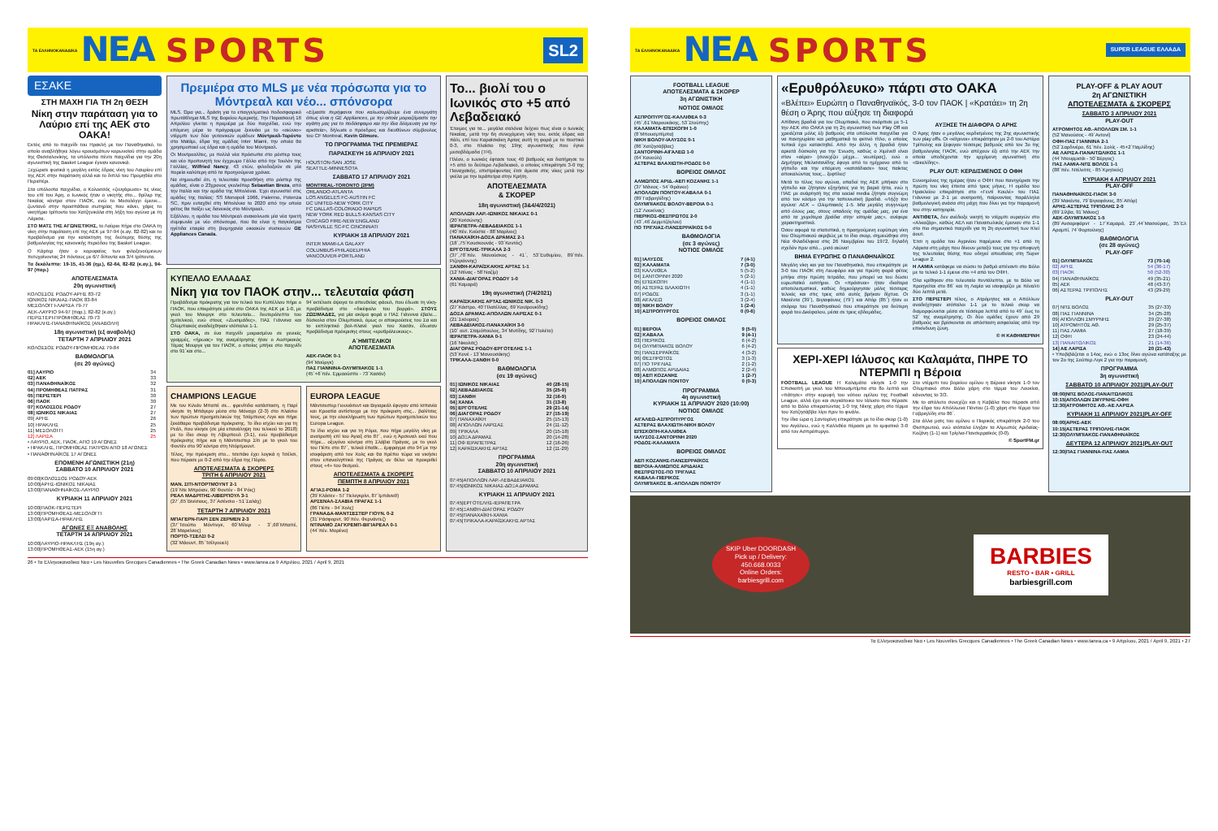ΤΑ ΕΛΛΗΝΟΚΑΝΑΔΙΚΑ NEA SPORTS SL2
ΕΣΑΚΕ
ΣΤΗ ΜΑΧΗ ΓΙΑ ΤΗ 2η ΘΕΣΗ
Νίκη στην παράταση για το Λαύριο επί της ΑΕΚ στο ΟΑΚΑ!
Εκτός από το παιχνίδι του Ηρακλή με τον Παναθηναϊκό, το οποίο αναβλήθηκε λόγω κρουσμάτων κορωνοϊού στην ομάδα της Θεσσαλονίκης, τα υπόλοιπα πέντε παιχνίδια για την 20η αγωνιστική της Basket League έγιναν κανονικά.
Ξεχώρισε φυσικά η μεγάλη εκτός έδρας νίκη του Λαυρίου επί της ΑΕΚ στην παράταση αλλά και το διπλό του Προμηθέα στο Περιστέρι.
Στα υπόλοιπα παιχνίδια, ο Κολοσσός «ζευγάρωσε» τις νίκες του επί του Άρη, ο Ιωνικός ήταν ο νικητής στο... θρίλερ της Νικαίας κόντρα στον ΠΑΟΚ, ενώ το Μεσολόγγι έμεινε... ζωντανό στην προσπάθεια σωτηρίας που κάνει, χάρις το νικητήριο τρίποντο του Χατζηνικόλα στη λήξη του αγώνα με τη Λάρισα.
ΣΤΟ ΜΑΤΣ ΤΗΣ ΑΓΩΝΙΣΤΙΚΗΣ, το Λαύριο πήρε στο ΟΑΚΑ τη νίκη στην παράταση επί της ΑΕΚ με 97-94 (κ.αγ. 82-82) και το προβάδισμα για την κατάκτηση της δεύτερης θέσης της βαθμολογίας της κανονικής περιόδου της Basket League.
Ο Κάρτερ ήταν ο κορυφαίος των φιλοξενούμενων πετυχαίνοντας 24 πόντους με 6/7 δίποντα και 3/4 τρίποντα.
Τα δεκάλεπτα: 19-15, 41-36 (ημ.), 62-64, 82-82 (κ.αγ.), 94-97 (παρ.)
ΑΠΟΤΕΛΕΣΜΑΤΑ
20η αγωνιστική
ΚΟΛΟΣΣΟΣ ΡΟΔΟΥ-ΑΡΗΣ 83-72
ΙΩΝΙΚΟΣ ΝΙΚΑΙΑΣ-ΠΑΟΚ 83-84
ΜΕΣΟΛΟΓΓΙ-ΛΑΡΙΣΑ 79-77
ΑΕΚ-ΛΑΥΡΙΟ 94-97 (παρ.), 82-82 (κ.αγ.)
ΠΕΡΙΣΤΕΡΙ-ΠΡΟΜΗΘΕΑΣ 70-73
ΗΡΑΚΛΗΣ-ΠΑΝΑΘΗΝΑΪΚΟΣ (ΑΝΑΒΟΛΗ)
18η αγωνιστική (εξ αναβολής)
ΤΕΤΑΡΤΗ 7 ΑΠΡΙΛΙΟΥ 2021
ΚΟΛΟΣΣΟΣ ΡΟΔΟΥ-ΠΡΟΜΗΘΕΑΣ 79-84
ΒΑΘΜΟΛΟΓΙΑ
(σε 20 αγώνες)
| 01] ΛΑΥΡΙΟ | 34 |
| 02] ΑΕΚ | 33 |
| 03] ΠΑΝΑΘΗΝΑΪΚΟΣ | 32 |
| 04] ΠΡΟΜΗΘΕΑΣ ΠΑΤΡΑΣ | 31 |
| 05] ΠΕΡΙΣΤΕΡΙ | 30 |
| 06] ΠΑΟΚ | 30 |
| 07] ΚΟΛΟΣΣΟΣ ΡΟΔΟΥ | 27 |
| 08] ΙΩΝΙΚΟΣ ΝΙΚΑΙΑΣ | 27 |
| 09] ΑΡΗΣ | 26 |
| 10] ΗΡΑΚΛΗΣ | 25 |
| 11] ΜΕΣΟΛΟΓΓΙ | 25 |
| 12] ΛΑΡΙΣΑ | 25 |
• ΛΑΥΡΙΟ, ΑΕΚ, ΠΑΟΚ, ΑΠΟ 19 ΑΓΩΝΕΣ
• ΗΡΑΚΛΗΣ, ΠΡΟΜΗΘΕΑΣ ΠΑΤΡΩΝ ΑΠΟ 18 ΑΓΩΝΕΣ
• ΠΑΝΑΘΗΝΑΪΚΟΣ 17 ΑΓΩΝΕΣ
ΕΠΟΜΕΝΗ ΑΓΩΝΙΣΤΙΚΗ (21η)
ΣΑΒΒΑΤΟ 10 ΑΠΡΙΛΙΟΥ 2021
09:00|ΚΟΛΟΣΣΟΣ ΡΟΔΟΥ-ΑΕΚ
10:00|ΑΡΗΣ-ΙΩΝΙΚΟΣ ΝΙΚΑΙΑΣ
13:00|ΠΑΝΑΘΗΝΑΪΚΟΣ-ΛΑΥΡΙΟ
ΚΥΡΙΑΚΗ 11 ΑΠΡΙΛΙΟΥ 2021
10:00|ΠΑΟΚ-ΠΕΡΙΣΤΕΡΙ
13:00|ΠΡΟΜΗΘΕΑΣ-ΜΕΣΟΛΟΓΓΙ
13:00|ΛΑΡΙΣΑ-ΗΡΑΚΛΗΣ
ΑΓΩΝΕΣ ΕΞ ΑΝΑΒΟΛΗΣ
ΤΕΤΑΡΤΗ 14 ΑΠΡΙΛΙΟΥ 2021
10:00|ΛΑΥΡΙΟ-ΗΡΑΚΛΗΣ (19η αγ.)
13:00|ΠΡΟΜΗΘΕΑΣ-ΑΕΚ (15η αγ.)
Πρεμιέρα στο MLS με νέα πρόσωπα για το Μόντρεαλ και νέο... σπόνσορα
MLS. Ώρα για... δράση για το επαγγελματικό ποδοσφαιρικό πρωτάθλημα MLS της Βορείου Αμερικής. Την Παρασκευή 16 Απριλίου γίνεται η πρεμιέρα με δύο παιχνίδια, ενώ την επόμενη μέρα το πρόγραμμα ξεκινάει με το «αιώνιο» ντέρμπι των δύο γειτονικών ομάδων Μόντρεαλ-Τορόντο στο Μαϊάμι, έδρα της ομάδας Inter Miami, την οποία θα χρησιμοποιεί ως έδρα και η ομάδα του Μόντρεαλ.
Οι Μοντρεαλίτες, με πολλά νέα πρόσωπα στο ρόστερ τους και νέο προπονητή τον έγχρωμο Γάλλο από την Τουλόν της Γαλλίας, Wilfried Nancy, 43 ετών, φιλοδοξούν σε μία πορεία καλύτερη από τα προηγούμενα χρόνια.
Να σημειωθεί ότι, η τελευταία προσθήκη στο ρόστερ της ομάδας, είναι ο 23χρονος γκολκίπερ Sebastian Breza, από την Ιταλία και την ομάδα της Μπολόνια. Έχει αγωνιστεί στις ομάδες της Ιταλίας: SS Monopoli 1966, Palermo, Potenza SC, πριν ενταχθεί στη Μπολόνια το 2020 από την οποία φέτος θα παίξει ως δανεικός στο Μόντρεαλ.
Εξάλλου, η ομάδα του Μόντρεαλ ανακοίνωσε μία νέα τριετή συμφωνία με νέο σπόνσορα, που θα είναι η παγκόσμια ηγέτιδα εταιρία στη βιομηχανία οικιακών συσκευών GE Appliances Canada.
«Είμαστε περήφανοι που καλωσορίζουμε ένα συνεργάτη όπως είναι η GE Appliances, με την οποία μοιραζόμαστε την αγάπη μας για το ποδόσφαιρο και την ίδια δέσμευση για την αριστεία», δήλωσε ο πρόεδρος και διευθύνων σύμβουλος του CF Montreal, Kevin Gilmore.
ΤΟ ΠΡΟΓΡΑΜΜΑ ΤΗΣ ΠΡΕΜΙΕΡΑΣ
ΠΑΡΑΣΚΕΥΗ 16 ΑΠΡΙΛΙΟΥ 2021
HOUSTON-SAN JOSE
SEATTLE-MINNESOTA
ΣΑΒΒΑΤΟ 17 ΑΠΡΙΛΙΟΥ 2021
MONTREAL-TORONTO (2PM)
ORLANDO-ATLANTA
LOS ANGELES FC-AUSTIN FC
DC UNITED-NEW YORK CITY
FC DALLAS-COLORADO RAPIDS
NEW YORK RED BULLS-KANSAS CITY
CHICAGO FIRE-NEW ENGLAND
NASHVILLE SC-FC CINCINNATI
ΚΥΡΙΑΚΗ 18 ΑΠΡΙΛΙΟΥ 2021
INTER MIAMI-LA GALAXY
COLUMBUS-PHILADELPHIA
VANCOUVER-PORTLAND
ΚΥΠΕΛΛΟ ΕΛΛΑΔΑΣ
Νίκη για τον ΠΑΟΚ στην... τελευταία φάση
Προβάδισμα πρόκρισης για τον τελικό του Κυπέλλου πήρε ο ΠΑΟΚ, που επικράτησε μέσα στο ΟΑΚΑ της ΑΕΚ με 1-0, με γκολ του Μουργκ στο τελευταίο... δευτερόλεπτο του ημιτελικού, ενώ στους «Ζωσιμάδες», ΠΑΣ Γιάννινα και Ολυμπιακός αναδείχθηκαν ισόπαλοι 1-1.
ΣΤΟ ΟΑΚΑ, σε ένα παιχνίδι μοιρασμένο σε γενικές γραμμές, «ήρωας» της αναμέτρησης ήταν ο Αυστριακός Τόμας Μουργκ για τον ΠΑΟΚ, ο οποίος μπήκε στο παιχνίδι στο 91΄και στο...
94΄εκτέλεσε άψογα το απευθείας φάουλ, που έδωσε τη νίκη-προβάδισμα στο «δικέφαλο του βορρά». ΣΤΟΥΣ ΖΩΣΙΜΑΔΕΣ, για μία ακόμα φορά ο ΠΑΣ Γιάννινα έβαλε... δύσκολα στον Ολυμπιακό, όμως οι αποκρούσεις του Σα και το εκπληκτικό βολ-πλανέ γκολ του Χασάν, έδωσαν προβάδισμα πρόκρισης στους «ερυθρόλευκους».
Α΄ΗΜΙΤΕΛΙΚΟΙ
ΑΠΟΤΕΛΕΣΜΑΤΑ
ΑΕΚ-ΠΑΟΚ 0-1
(94΄Μούργκ)
ΠΑΣ ΓΙΑΝΝΙΝΑ-ΟΛΥΜΠΙΑΚΟΣ 1-1
(45΄+6΄πέν. Ερμαούσπε - 73΄Χασάν)
CHAMPIONS LEAGUE
Με τον Κιλιάν Μπαπέ σε... φρενίτιδα κατάσταση, η Παρί νίκησε τη Μπάγερν μέσα στο Μόναχο (2-3) στο πλαίσιο των πρώτων προημιτελικών της Τσάμπιονς Λιγκ και πήρε ξεκάθαρο προβάδισμα πρόκρισης. Το ίδιο ισχύει και για τη Ρεάλ, που νίκησε (σε μία επανάληψη του τελικού το 2018) με το ίδιο σκορ τη Λίβερπουλ (3-1), ενώ προβάδισμα πρόκρισης πήρε και η Μάντσεστερ Σίτι με το γκολ του Φοντέν στο 90΄κόντρα στη Ντόρτμουντ.
Τέλος, την πρόκριση στο... τσεπάκι έχει λογικά η Τσέλσι, που πέρασε με 0-2 από την έδρα της Πόρτο.
ΑΠΟΤΕΛΕΣΜΑΤΑ & ΣΚΟΡΕΡΣ
ΤΡΙΤΗ 6 ΑΠΡΙΛΙΟΥ 2021
ΜΑΝ. ΣΙΤΙ-ΝΤΟΡΤΜΟΥΝΤ 2-1
(19΄Ντε Μπρόιαν, 90΄Φοντέν - 84΄Ρόις)
ΡΕΑΛ ΜΑΔΡΙΤΗΣ-ΛΙΒΕΡΠΟΥΛ 3-1
(27΄,65΄Βινίσιους, 37΄Ασένσιο - 51΄Σαλάχ)
ΤΕΤΑΡΤΗ 7 ΑΠΡΙΛΙΟΥ 2021
ΜΠΑΓΕΡΝ-ΠΑΡΙ ΣΕΝ ΖΕΡΜΕΝ 2-3
(37΄Τσούπο Μόντινγκ, 60΄Μίλερ - 3΄,68΄Μπαπέ, 28΄Μαρκίνιος)
ΠΟΡΤΟ-ΤΣΕΛΣΙ 0-2
(32΄Μάουντ, 85΄Τσίλγουελ)
EUROPA LEAGUE
Μάντσεστερ Γιουνάιτεντ και Βιγιαρεάλ έφυγαν από Ισπανία και Κροατία αντίστοιχα με την πρόκριση στις... βαλίτσες τους, με την ολοκλήρωση των πρώτων προημιτελικών του Europa League.
Το ίδιο ισχύει και για τη Ρόμα, που πήρε μεγάλη νίκη με ανατροπή επί του Άγιαξ στο 87΄, ενώ η Άρσεναλ εκεί που πήρε... οξυγόνο κόντρα στη Σλάβια Πράγας, με το γκολ του Πέπε στο 87΄, τελικά έπαθε... έμφραγμα στο 94΄με την ισοφάριση από τον Χολς και θα πρέπει τώρα να νικήσει στον επαναληπτικό της Πράγας αν θέλει να προκριθεί στους «4» του θεσμού.
ΑΠΟΤΕΛΕΣΜΑΤΑ & ΣΚΟΡΕΡΣ
ΠΕΜΠΤΗ 8 ΑΠΡΙΛΙΟΥ 2021
ΑΓΙΑΞ-ΡΟΜΑ 1-2
(39΄Κλάσεν - 57΄Πελεγκρίνι, 87΄Ιμπάνιεθ)
ΑΡΣΕΝΑΛ-ΣΛΑΒΙΑ ΠΡΑΓΑΣ 1-1
(86΄Πέπε - 94΄Χολς)
ΓΡΑΝΑΔΑ-ΜΑΝΤΣΕΣΤΕΡ ΓΙΟΥΝ. 0-2
(31΄Ράσφορντ, 90΄πέν. Φερνάντεζ)
ΝΤΙΝΑΜΟ ΖΑΓΚΡΕΜΠ-ΒΙΓΙΑΡΕΑΛ 0-1
(44΄πέν. Μορένο)
Το... βιολί του ο Ιωνικός στο +5 από Λεβαδειακό
Έτοιμος για τα... μεγάλα σαλόνια δείχνει πως είναι ο Ιωνικός Νικαίας, μετά την 6η συνεχόμενη νίκη του, εκτός έδρας και πάλι, επί του Καραϊσκάκη Άρτας αυτή τη φορά με το πειστικό 0-3, στο πλαίσιο της 19ης αγωνιστικής που έγινε μεσοβδόμαδα (7/4).
Πλέον, ο Ιωνικός έφτασε τους 40 βαθμούς και διατήρησε το +5 από το δεύτερο Λεβαδειακό, ο οποίος επικράτησε 3-0 της Παναχαϊκής, επιστρέφοντας έτσι άμεσα στις νίκες μετά την γκέλα με την Ιεράπετρα στην Κρήτη.
ΑΠΟΤΕΛΕΣΜΑΤΑ
& ΣΚΟΡΕΡ
18η αγωνιστική (3&4/4/2021)
ΑΠΟΛΛΩΝ ΛΑΡ.-ΙΩΝΙΚΟΣ ΝΙΚΑΙΑΣ 0-1
(20΄Κοτσώνης)
ΙΕΡΑΠΕΤΡΑ-ΛΕΒΑΔΕΙΑΚΟΣ 1-1
(40΄πέν. Κούστα - 88΄Μαρίνος)
ΠΑΝΑΧΑΪΚΗ-ΔΟΞΑ ΔΡΑΜΑΣ 2-1
(18΄,75΄Κουσκουνάς - 93΄Κοντός)
ΕΡΓΟΤΕΛΗΣ-ΤΡΙΚΑΛΑ 2-3
(37΄,78΄πέν. Μανούσκος - 41΄, 53΄Ευθυμίου, 89΄πέν. Ριζογιάννης)
ΞΑΝΘΗ-ΚΑΡΑΪΣΚΑΚΗΣ ΑΡΤΑΣ 1-1
(12΄Ντίνας - 58΄Ναζίμ)
ΧΑΝΙΑ-ΔΙΑΓΟΡΑΣ ΡΟΔΟΥ 1-0
(61΄Καμαρά)
19η αγωνιστική (7/4/2021)
ΚΑΡΑΪΣΚΑΚΗΣ ΑΡΤΑΣ-ΙΩΝΙΚΟΣ ΝΙΚ. 0-3
(27΄Κάστρο, 40΄Πλατέλλας, 69΄Κουϊρουκίδης)
ΔΟΞΑ ΔΡΑΜΑΣ-ΑΠΟΛΛΩΝ ΛΑΡΙΣΑΣ 0-1
(21΄Σκόυρας)
ΛΕΒΑΔΕΙΑΚΟΣ-ΠΑΝΑΧΑΪΚΗ 3-0
(10΄ αυτ. Σταμόπουλος, 34΄Μυτίδης, 92΄Πολέτο)
ΙΕΡΑΠΕΤΡΑ-ΧΑΝΙΑ 0-1
(16΄Νικολιτς)
ΔΙΑΓΟΡΑΣ ΡΟΔΟΥ-ΕΡΓΟΤΕΛΗΣ 1-1
(53΄Κοvέ - 13΄Μανουσάκης)
ΤΡΙΚΑΛΑ-ΞΑΝΘΗ 0-0
ΒΑΘΜΟΛΟΓΙΑ
(σε 19 αγώνες)
| 01] ΙΩΝΙΚΟΣ ΝΙΚΑΙΑΣ | 40 (28-15) |
| 02] ΛΕΒΑΔΕΙΑΚΟΣ | 35 (25-9) |
| 03] ΞΑΝΘΗ | 32 (16-9) |
| 04] ΧΑΝΙΑ | 31 (13-8) |
| 05] ΕΡΓΟΤΕΛΗΣ | 29 (21-14) |
| 06] ΔΙΑΓΟΡΑΣ ΡΟΔΟΥ | 27 (15-19) |
| 07] ΠΑΝΑΧΑΪΚΗ | 25 (15-13) |
| 08] ΑΠΟΛΛΩΝ ΛΑΡΙΣΑΣ | 24 (11-12) |
| 09] ΤΡΙΚΑΛΑ | 20 (15-18) |
| 10] ΔΟΞΑ ΔΡΑΜΑΣ | 20 (14-28) |
| 11] ΟΦ ΙΕΡΑΠΕΤΡΑΣ | 12 (16-26) |
| 12] ΚΑΡΑΪΣΚΑΚΗΣ ΑΡΤΑΣ | 12 (11-29) |
ΠΡΟΓΡΑΜΜΑ
20η αγωνιστική
ΣΑΒΒΑΤΟ 10 ΑΠΡΙΛΙΟΥ 2021
07:45|ΑΠΟΛΛΩΝ ΛΑΡ.-ΛΕΒΑΔΕΙΑΚΟΣ
07:45|ΙΩΝΙΚΟΣ ΝΙΚΑΙΑΣ-ΔΟΞΑ ΔΡΑΜΑΣ
ΚΥΡΙΑΚΗ 11 ΑΠΡΙΛΙΟΥ 2021
07:45|ΕΡΓΟΤΕΛΗΣ-ΙΕΡΑΠΕΤΡΑ
07:45|ΞΑΝΘΗ-ΔΙΑΓΟΡΑΣ ΡΟΔΟΥ
07:45|ΠΑΝΑΧΑΪΚΗ-ΧΑΝΙΑ
07:45|ΤΡΙΚΑΛΑ-ΚΑΡΑΪΣΚΑΚΗΣ ΑΡΤΑΣ
26 • Τα Ελληνοκαναδικα Νεα • Les Nouvelles Grecques Canadiennes • The Greek Canadian News • www.tanea.ca 9 Απριλίου, 2021 / April 9, 2021
ΤΑ ΕΛΛΗΝΟΚΑΝΑΔΙΚΑ NEA SPORTS SUPER LEAGUE ΕΛΛΑΔΑ
FOOTBALL LEAGUE
ΑΠΟΤΕΛΕΣΜΑΤΑ & ΣΚΟΡΕΡ
3η ΑΓΩΝΙΣΤΙΚΗ
ΝΟΤΙΟΣ ΟΜΙΛΟΣ
ΑΣΠΡΟΠΥΡΓΟΣ-ΚΑΛΛΙΘΕΑ 0-3
(45΄,61΄Μαρουκάκης, 53΄Στούπης)
ΚΑΛΑΜΑΤΑ-ΕΠΙΣΚΟΠΗ 1-0
(8΄Μπουσμπίμπα)
ΝΙΚΗ ΒΟΛΟΥ-ΙΑΛΥΣΟΣ 0-1
(86΄Χατζησάββας)
ΣΑΝΤΟΡΙΝΗ-ΑΙΓΑΛΕΩ 1-0
(64΄Κανούλι)
ΑΣΤΕΡΑΣ ΒΛΑΧΙΩΤΗ-ΡΟΔΟΣ 0-0
ΒΟΡΕΙΟΣ ΟΜΙΛΟΣ
ΑΛΜΩΠΟΣ ΑΡΙΔ.-ΑΕΠ ΚΟΖΑΝΗΣ 1-1
(37΄Μάνιος - 54΄Φράνκο)
ΑΠΟΛΛΩΝ ΠΟΝΤΟΥ-ΚΑΒΑΛΑ 0-1
(89΄Γαβριηλίδης)
ΟΛΥΜΠΙΑΚΟΣ ΒΟΛΟΥ-ΒΕΡΟΙΑ 0-1
(12΄Λουκίνας)
ΠΙΕΡΙΚΟΣ-ΘΕΣΠΡΩΤΟΣ 2-0
(43΄,46΄Δερμιτζόγλου)
ΠΟ ΤΡΙΓΛΙΑΣ-ΠΑΝΣΕΡΡΑΪΚΟΣ 0-0
ΒΑΘΜΟΛΟΓΙΑ
(σε 3 αγώνες)
ΝΟΤΙΟΣ ΟΜΙΛΟΣ
| 01] ΙΑΛΥΣΟΣ | 7 (4-1) |
| 02] ΚΑΛΑΜΑΤΑ | 7 (3-0) |
| 03] ΚΑΛΛΙΘΕΑ | 5 (5-2) |
| 04] ΣΑΝΤΟΡΙΝΗ 2020 | 5 (2-1) |
| 05] ΕΠΙΣΚΟΠΗ | 4 (1-1) |
| 06] ΑΣΤΕΡΑΣ ΒΛΑΧΙΩΤΗ | 4 (1-1) |
| 07] ΡΟΔΟΣ | 3 (1-1) |
| 08] ΑΙΓΑΛΕΩ | 3 (2-4) |
| 09] ΝΙΚΗ ΒΟΛΟΥ | 1 (2-4) |
| 10] ΑΣΠΡΟΠΥΡΓΟΣ | 0 (0-6) |
ΒΟΡΕΙΟΣ ΟΜΙΛΟΣ
| 01] ΒΕΡΟΙΑ | 9 (5-0) |
| 02] ΚΑΒΑΛΑ | 9 (4-1) |
| 03] ΠΙΕΡΙΚΟΣ | 6 (4-2) |
| 04] ΟΛΥΜΠΙΑΚΟΣ ΒΟΛΟΥ | 6 (4-2) |
| 05] ΠΑΝΣΕΡΡΑΪΚΟΣ | 4 (3-2) |
| 06] ΘΕΣΠΡΩΤΟΣ | 3 (1-3) |
| 07] ΠΟ ΤΡΙΓΛΙΑΣ | 2 (1-2) |
| 08] ΑΛΜΩΠΟΣ ΑΡΙΔΑΙΑΣ | 2 (2-4) |
| 09] ΑΕΠ ΚΟΖΑΝΗΣ | 1 (2-7) |
| 10] ΑΠΟΛΛΩΝ ΠΟΝΤΟΥ | 0 (0-3) |
ΠΡΟΓΡΑΜΜΑ
4η αγωνιστική
ΚΥΡΙΑΚΗ 11 ΑΠΡΙΛΙΟΥ 2020 (10:00)
ΝΟΤΙΟΣ ΟΜΙΛΟΣ
ΑΙΓΑΛΕΩ-ΑΣΠΡΟΠΥΡΓΟΣ
ΑΣΤΕΡΑΣ ΒΛΑΧΙΩΤΗ-ΝΙΚΗ ΒΟΛΟΥ
ΕΠΙΣΚΟΠΗ-ΚΑΛΛΙΘΕΑ
ΙΑΛΥΣΟΣ-ΣΑΝΤΟΡΙΝΗ 2020
ΡΟΔΟΣ-ΚΑΛΑΜΑΤΑ
ΒΟΡΕΙΟΣ ΟΜΙΛΟΣ
ΑΕΠ ΚΟΖΑΝΗΣ-ΠΑΝΣΕΡΡΑΪΚΟΣ
ΒΕΡΟΙΑ-ΑΛΜΩΠΟΣ ΑΡΙΔΑΙΑΣ
ΘΕΣΠΡΩΤΟΣ-ΠΟ ΤΡΙΓΛΙΑΣ
ΚΑΒΑΛΑ-ΠΙΕΡΙΚΟΣ
ΟΛΥΜΠΙΑΚΟΣ Β.-ΑΠΟΛΛΩΝ ΠΟΝΤΟΥ
«Ερυθρόλευκο» πάρτι στο ΟΑΚΑ
«Βλέπει» Ευρώπη ο Παναθηναϊκός, 3-0 τον ΠΑΟΚ | «Κρατάει» τη 2η θέση ο Άρης που αύξησε τη διαφορά
Απίθανη βραδιά για τον Ολυμπιακό, που σκόρπισε με 5-1 την ΑΕΚ στο ΟΑΚΑ για τη 2η αγωνιστική των Play Off και χρειάζεται μόλις έξι βαθμούς στα υπόλοιπα παιχνίδια για να πανηγυρίσει και μαθηματικά το φετινό τίτλο, ο οποίος τυπικά έχει κατακτηθεί. Από την άλλη, η βραδιά ήταν αρκετά δύσκολη για την Ένωση, καθώς ο Χιμένεθ είναι στον «αέρα» (συνεχίζει μέχρι... νεωτέρας), ενώ ο Δημήτρης Μελισσανίδης έφυγε από το ημίχρονο από το γήπεδο και την επόμενη «κατσάδιασε» τους παίκτες αποκαλώντας τους... ξεφτίλες!
Μετά το τέλος του αγώνα, οπαδοί της ΑΕΚ μπήκαν στο γήπεδο και ζήτησαν εξηγήσεις για τη βαριά ήττα, ενώ η ΠΑΕ με ανάρτησή της στα social media ζήτησε συγνώμη από τον κόσμο για την ταπεινωτική βραδιά. «Λήξη του αγώνα: ΑΕΚ – Ολυμπιακός 1-5. Μία μεγάλη συγγνώμη από όλους μας, στους οπαδούς της ομάδας μας, για ένα από τα χειρότερα βράδια στην ιστορία μας», ανέφερε χαρακτηριστικά.
Όσον αφορά τα στατιστικά, η προηγούμενη ευρύτερη νίκη του Ολυμπιακού ακριβώς με το ίδιο σκορ, σημειώθηκε στη Νέα Φιλαδέλφεια στις 26 Νοεμβρίου του 1972, δηλαδή σχεδόν πριν από... μισό αιώνα!
ΒΗΜΑ ΕΥΡΩΠΗΣ Ο ΠΑΝΑΘΗΝΑΪΚΟΣ
Μεγάλη νίκη και για τον Παναθηναϊκό, που επικράτησε με 3-0 του ΠΑΟΚ στη Λεωφόρο και για πρώτη φορά φέτος μπήκε στην πρώτη τετράδα, που μπορεί να του δώσει ευρωπαϊκό εισιτήριο. Οι «πράσινοι» ήταν ιδιαίτερα αποτελεσματικοί, καθώς δημιούργησαν μόλις τέσσερις τελικές και στις τρεις από αυτές βρήκαν δίχτυα. Οι Μακέντα (39΄), Βιγιαφάνιες (79΄) και Αϊτόρ (85΄) ήταν οι σκόρερ του Παναθηναϊκού που επικράτησε για δεύτερη φορά του Δικέφαλου, μέσα σε τρεις εβδομάδες.
ΑΥΞΗΣΕ ΤΗ ΔΙΑΦΟΡΑ Ο ΑΡΗΣ
Ο Άρης ήταν ο μεγάλος κερδισμένος της 2ης αγωνιστικής των play offs. Οι «κίτρινοι» επικράτησαν με 2-0 του Αστέρα Τρίπολης και ξέφυγαν τέσσερις βαθμούς από τον 3ο της βαθμολογίας ΠΑΟΚ, ενώ απέχουν έξι από την ΑΕΚ την οποία υποδέχονται την ερχόμενη αγωνιστική στο «Βικελίδης».
PLAY OUT: ΚΕΡΔΙΣΜΕΝΟΣ Ο ΟΦΗ
Ευνοημένος της ημέρας ήταν ο ΟΦΗ που πανηγύρισε την πρώτη του νίκη έπειτα από τρεις μήνες. Η ομάδα του Ηρακλείου επικράτησε στο «Γεντί Κουλέ» του ΠΑΣ Γιάννινα με 2-1 με ανατροπή, παίρνοντας παράλληλα βαθμολογική ανάσα στη μάχη που δίνει για την παραμονή του στην κατηγορία.
ΑΝΤΙΘΕΤΑ, δεν ανέδειξε νικητή το ντέρμπι ουραγών στο «Αλκαζάρ», καθώς ΑΕΛ και Παναιτωλικός έμειναν στο 1-1 στο πιο σημαντικό παιχνίδι για τη 2η αγωνιστική των πλεί άουτ.
Έτσι η ομάδα του Αγρινίου παρέμεινε στο +1 από τη Λάρισα στη μάχη που δίνουν μεταξύ τους για την αποφυγή της τελευταίας θέσης που οδηγεί απευθείας στη Super League 2.
Η ΛΑΜΙΑ κατάφερε να σώσει το βαθμό απέναντι στο Βόλο με το τελικό 1-1 έμεινε στο +4 από τον ΟΦΗ.
Όλα κρίθηκαν στο τελευταίο πεντάλεπτο, με το Βόλο να προηγείται στο 86΄ και τη Λαμία να ισοφαρίζει με πέναλτι δύο λεπτά μετά.
ΣΤΟ ΠΕΡΙΣΤΕΡΙ τέλος, ο Ατρόμητος και ο Απόλλων αναδείχτηκαν ισόπαλοι 1-1 με το τελικό σκορ να διαμορφώνεται μέσα σε τέσσερα λεπτά από το 49΄ έως το 52΄ της αναμέτρησης. Οι δύο ομάδες έχουν από 29 βαθμούς και βρίσκονται σε απόσταση ασφαλείας από την επικίνδυνη ζώνη.
© Η ΚΑΘΗΜΕΡΙΝΗ
ΧΕΡΙ-ΧΕΡΙ Ιάλυσος και Καλαμάτα, ΠΗΡΕ ΤΟ ΝΤΕΡΜΠΙ η Βέροια
FOOTBALL LEAGUE Η Καλαμάτα νίκησε 1-0 την Επισκοπή με γκολ του Μπουσμπίμπα στο 8ο λεπτό και «πάτησε» στην κορυφή του νότιου ομίλου της Football League, αλλά έχει και συγκάτοικο τον Ιάλυσο που πέρασε από το Βόλο επικρατώντας 1-0 της Νίκης χάρη στο τέρμα του Χατζησάββα λίγο πριν το φινάλε.
Την ίδια ώρα η Σαντορίνη επικράτησε με το ίδιο σκορ (1-0) του Αιγάλεω, ενώ η Καλλιθέα πέρασε με το εμφατικό 3-0 από τον Ασπρόπυργο.
Στο ντέρμπι του βορείου ομίλου η Βέροια νίκησε 1-0 τον Ολυμπιακό στον Βόλο χάρη στο τέρμα του Λουκίνα, κάνοντας το 3/3.
Με το απόλυτο συνεχίζει και η Καβάλα που πέρασε από την έδρα του Απόλλωνα Πόντου (1-0) χάρη στο τέρμα του Γαβριηλίδη στο 86΄.
Στα άλλα ματς του ομίλου ο Πιερικός επικράτησε 2-0 του Θεσπρωτού, ενώ ισόπαλα έληξαν τα Αλμωπός Αριδαίας-Κοζάνη (1-1) και Τρίγλια-Πανσερραϊκός (0-0).
© SportFM.gr
PLAY-OFF & PLAY AOUT
2η ΑΓΩΝΙΣΤΙΚΗ
ΑΠΟΤΕΛΕΣΜΑΤΑ & ΣΚΟΡΕΡΣ
ΣΑΒΒΑΤΟ 3 ΑΠΡΙΛΙΟΥ 2021
PLAY-OUT
ΑΤΡΟΜΗΤΟΣ ΑΘ.-ΑΠΟΛΛΩΝ ΣΜ. 1-1
(52΄Μανούσος - 49΄Αντονί)
ΟΦΗ-ΠΑΣ ΓΙΑΝΝΙΝΑ 2-1
(52΄Σαρδινέρο, 61΄πέν. Σολίς - 45+2΄Παμλίδης)
ΑΕ ΛΑΡΙΣΑ-ΠΑΝΑΙΤΩΛΙΚΟΣ 1-1
(44΄Ντουρμισάι - 50΄Βέργος)
ΠΑΣ ΛΑΜΙΑ-ΝΠΣ ΒΟΛΟΣ 1-1
(88΄πέν. Ντέλετιτς - 85΄Κρητικός)
ΚΥΡΙΑΚΗ 4 ΑΠΡΙΛΙΟΥ 2021
PLAY-OFF
ΠΑΝΑΘΗΝΑΪΚΟΣ-ΠΑΟΚ 3-0
(39΄Μακέντα, 79΄Βιγιαφάνιες, 85΄Αϊτόρ)
ΑΡΗΣ-ΑΣΤΕΡΑΣ ΤΡΙΠΟΛΗΣ 2-0
(69΄Σίλβα, 91΄Μάνος)
ΑΕΚ-ΟΛΥΜΠΙΑΚΟΣ 1-5
(89΄Ανσαριφάρντ - 17΄Καμαρά, 23΄,44΄Μασούρας, 35΄Ελ Αραμπί, 74΄Φορτούνης)
ΒΑΘΜΟΛΟΓΙΑ
(σε 28 αγώνες)
PLAY-OFF
| 01] ΟΛΥΜΠΙΑΚΟΣ | 73 (70-14) |
| 02] ΑΡΗΣ | 54 (36-17) |
| 03] ΠΑΟΚ | 50 (52-30) |
| 04] ΠΑΝΑΘΗΝΑΪΚΟΣ | 49 (35-21) |
| 05] ΑΕΚ | 48 (43-37) |
| 06] ΑΣΤΕΡΑΣ ΤΡΙΠΟΛΗΣ | 43 (29-29) |
PLAY-OUT
| 07] ΝΠΣ ΒΟΛΟΣ | 35 (27-33) |
| 08] ΠΑΣ ΓΙΑΝΝΙΝΑ | 34 (25-28) |
| 09] ΑΠΟΛΛΩΝ ΣΜΥΡΝΗΣ | 29 (27-38) |
| 10] ΑΤΡΟΜΗΤΟΣ ΑΘ. | 29 (25-37) |
| 11] ΠΑΣ ΛΑΜΙΑ | 27 (18-39) |
| 12] ΟΦΗ | 23 (24-44) |
| 13] ΠΑΝΑΙΤΩΛΙΚΟΣ | 21 (14-36) |
| 14] ΑΕ ΛΑΡΙΣΑ | 20 (21-43) |
• Υποβιβάζεται ο 14ος, ενώ ο 13ος δίνει αγώνα κατάταξης με τον 2ο της Σούπερ Λιγκ 2 για την παραμονή.
ΠΡΟΓΡΑΜΜΑ
3η αγωνιστική
ΣΑΒΒΑΤΟ 10 ΑΠΡΙΛΙΟΥ 2021|PLAY-OUT
08:00|ΝΠΣ ΒΟΛΟΣ-ΠΑΝΑΙΤΩΛΙΚΟΣ
10:15|ΑΠΟΛΛΩΝ ΣΜΥΡΝΗΣ-ΟΦΗ
12:30|ΑΤΡΟΜΗΤΟΣ ΑΘ.-ΑΕ ΛΑΡΙΣΑ
ΚΥΡΙΑΚΗ 11 ΑΠΡΙΛΙΟΥ 2021|PLAY-OFF
08:00|ΑΡΗΣ-ΑΕΚ
10:15|ΑΣΤΕΡΑΣ ΤΡΙΠΟΛΗΣ-ΠΑΟΚ
12:30|ΟΛΥΜΠΙΑΚΟΣ-ΠΑΝΑΘΗΝΑΪΚΟΣ
ΔΕΥΤΕΡΑ 12 ΑΠΡΙΛΙΟΥ 2021|PLAY-OUT
12:30|ΠΑΣ ΓΙΑΝΝΙΝΑ-ΠΑΣ ΛΑΜΙΑ
SKIP Uber DOORDASH
Pick up / Delivery:
450.668.0033
Online Orders:
barbiesgrill.com
BARBIES
RESTO • BAR • GRILL
barbiesgrill.com
Τα Ελληνοκαναδικα Νεα • Les Nouvelles Grecques Canadiennes • The Greek Canadian News • www.tanea.ca • 9 Απριλιου, 2021 / April 9, 2021 • 27